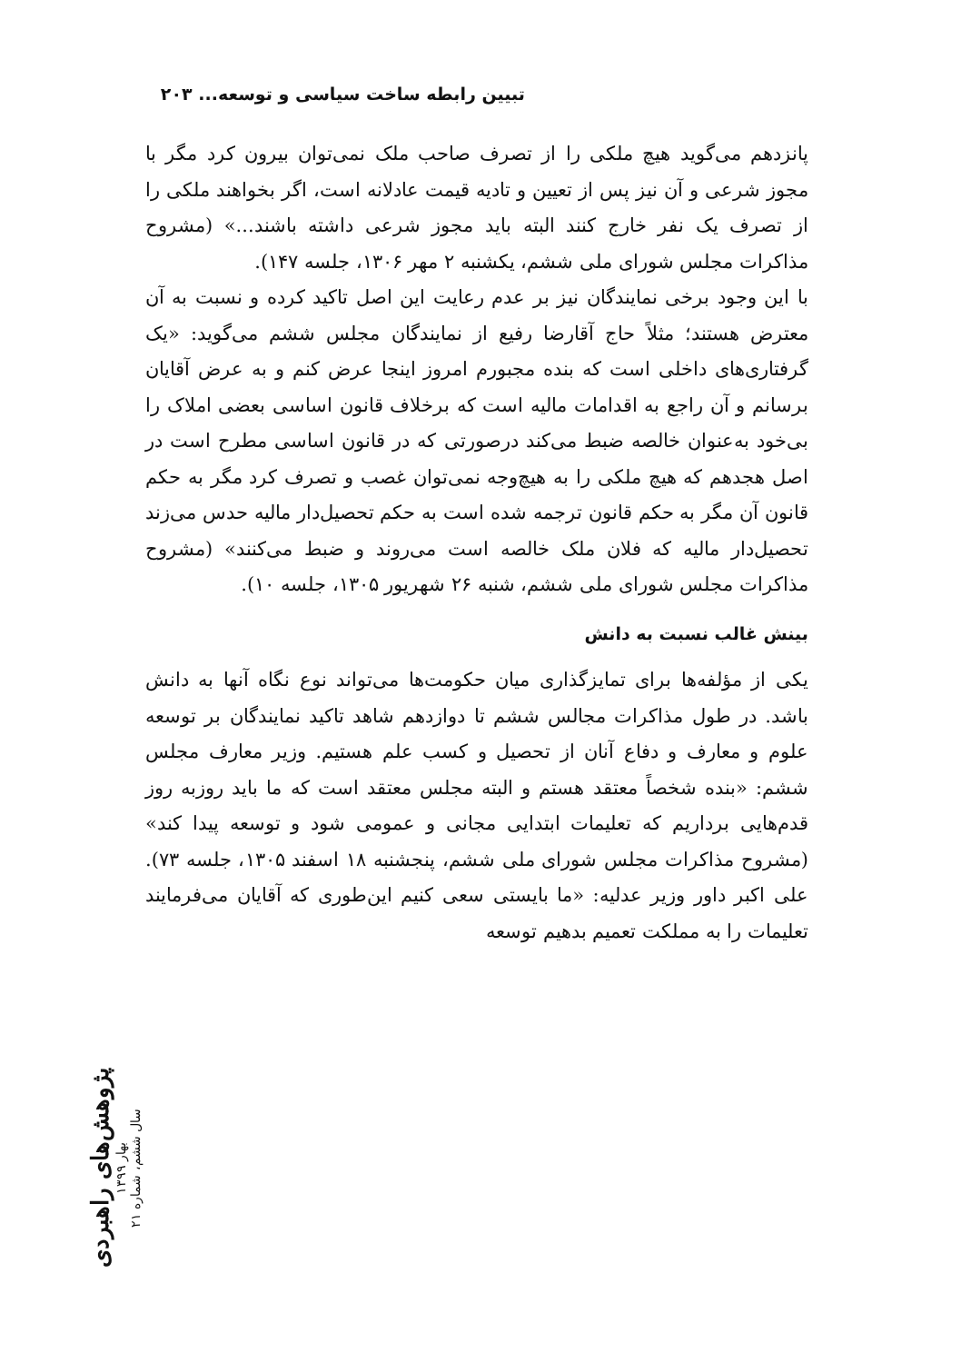تبیین رابطه ساخت سیاسی و توسعه... ۲۰۳
پانزدهم می‌گوید هیچ ملکی را از تصرف صاحب ملک نمی‌توان بیرون کرد مگر با مجوز شرعی و آن نیز پس از تعیین و تادیه قیمت عادلانه است، اگر بخواهند ملکی را از تصرف یک نفر خارج کنند البته باید مجوز شرعی داشته باشند...» (مشروح مذاکرات مجلس شورای ملی ششم، یکشنبه ۲ مهر ۱۳۰۶، جلسه ۱۴۷).
با این وجود برخی نمایندگان نیز بر عدم رعایت این اصل تاکید کرده و نسبت به آن معترض هستند؛ مثلاً حاج آقارضا رفیع از نمایندگان مجلس ششم می‌گوید: «یک گرفتاری‌های داخلی است که بنده مجبورم امروز اینجا عرض کنم و به عرض آقایان برسانم و آن راجع به اقدامات مالیه است که برخلاف قانون اساسی بعضی املاک را بی‌خود به‌عنوان خالصه ضبط می‌کند درصورتی که در قانون اساسی مطرح است در اصل هجدهم که هیچ ملکی را به هیچ‌وجه نمی‌توان غصب و تصرف کرد مگر به حکم قانون آن مگر به حکم قانون ترجمه شده است به حکم تحصیل‌دار مالیه حدس می‌زند تحصیل‌دار مالیه که فلان ملک خالصه است می‌روند و ضبط می‌کنند» (مشروح مذاکرات مجلس شورای ملی ششم، شنبه ۲۶ شهریور ۱۳۰۵، جلسه ۱۰).
بینش غالب نسبت به دانش
یکی از مؤلفه‌ها برای تمایزگذاری میان حکومت‌ها می‌تواند نوع نگاه آنها به دانش باشد. در طول مذاکرات مجالس ششم تا دوازدهم شاهد تاکید نمایندگان بر توسعه علوم و معارف و دفاع آنان از تحصیل و کسب علم هستیم. وزیر معارف مجلس ششم: «بنده شخصاً معتقد هستم و البته مجلس معتقد است که ما باید روزبه روز قدم‌هایی برداریم که تعلیمات ابتدایی مجانی و عمومی شود و توسعه پیدا کند» (مشروح مذاکرات مجلس شورای ملی ششم، پنجشنبه ۱۸ اسفند ۱۳۰۵، جلسه ۷۳). علی اکبر داور وزیر عدلیه: «ما بایستی سعی کنیم این‌طوری که آقایان می‌فرمایند تعلیمات را به مملکت تعمیم بدهیم توسعه
پژوهش‌های راهبردی
بهار ۱۳۹۹
سال ششم، شماره ۲۱